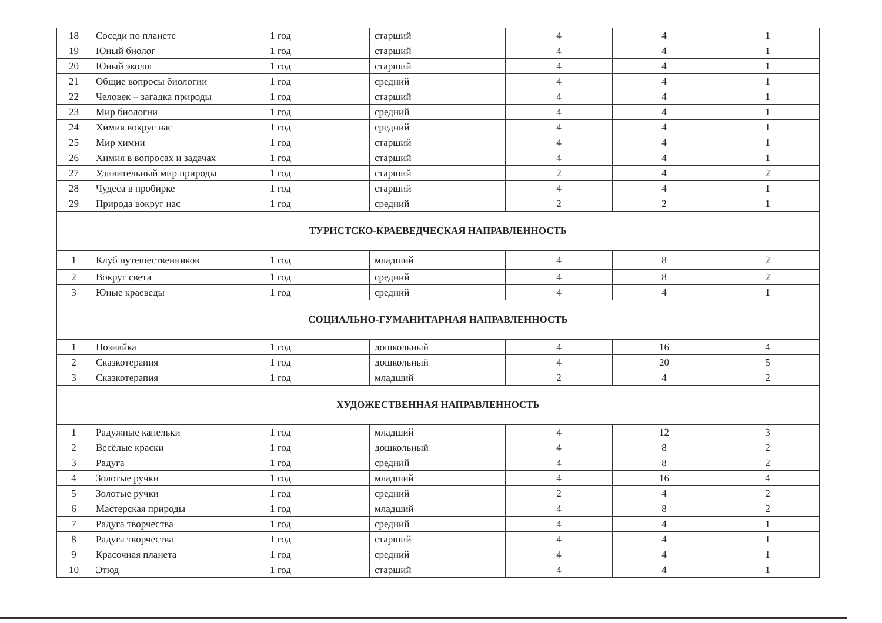| 18 | Соседи по планете | 1 год | старший | 4 | 4 | 1 |
| 19 | Юный биолог | 1 год | старший | 4 | 4 | 1 |
| 20 | Юный эколог | 1 год | старший | 4 | 4 | 1 |
| 21 | Общие вопросы биологии | 1 год | средний | 4 | 4 | 1 |
| 22 | Человек – загадка природы | 1 год | старший | 4 | 4 | 1 |
| 23 | Мир биологии | 1 год | средний | 4 | 4 | 1 |
| 24 | Химия вокруг нас | 1 год | средний | 4 | 4 | 1 |
| 25 | Мир химии | 1 год | старший | 4 | 4 | 1 |
| 26 | Химия в вопросах и задачах | 1 год | старший | 4 | 4 | 1 |
| 27 | Удивительный мир природы | 1 год | старший | 2 | 4 | 2 |
| 28 | Чудеса в пробирке | 1 год | старший | 4 | 4 | 1 |
| 29 | Природа вокруг нас | 1 год | средний | 2 | 2 | 1 |
| ТУРИСТСКО-КРАЕВЕДЧЕСКАЯ НАПРАВЛЕННОСТЬ | | | | | | |
| 1 | Клуб путешественников | 1 год | младший | 4 | 8 | 2 |
| 2 | Вокруг света | 1 год | средний | 4 | 8 | 2 |
| 3 | Юные краеведы | 1 год | средний | 4 | 4 | 1 |
| СОЦИАЛЬНО-ГУМАНИТАРНАЯ НАПРАВЛЕННОСТЬ | | | | | | |
| 1 | Познайка | 1 год | дошкольный | 4 | 16 | 4 |
| 2 | Сказкотерапия | 1 год | дошкольный | 4 | 20 | 5 |
| 3 | Сказкотерапия | 1 год | младший | 2 | 4 | 2 |
| ХУДОЖЕСТВЕННАЯ НАПРАВЛЕННОСТЬ | | | | | | |
| 1 | Радужные капельки | 1 год | младший | 4 | 12 | 3 |
| 2 | Весёлые краски | 1 год | дошкольный | 4 | 8 | 2 |
| 3 | Радуга | 1 год | средний | 4 | 8 | 2 |
| 4 | Золотые ручки | 1 год | младший | 4 | 16 | 4 |
| 5 | Золотые ручки | 1 год | средний | 2 | 4 | 2 |
| 6 | Мастерская природы | 1 год | младший | 4 | 8 | 2 |
| 7 | Радуга творчества | 1 год | средний | 4 | 4 | 1 |
| 8 | Радуга творчества | 1 год | старший | 4 | 4 | 1 |
| 9 | Красочная планета | 1 год | средний | 4 | 4 | 1 |
| 10 | Этюд | 1 год | старший | 4 | 4 | 1 |